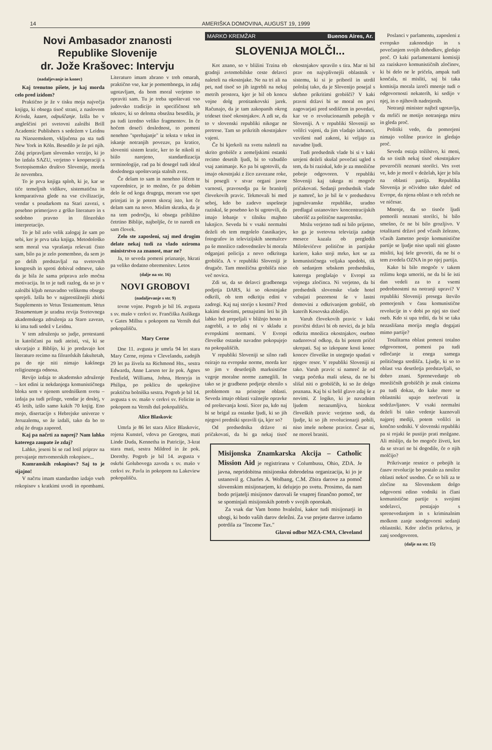14 AMERIŠKA DOMOVINA, AUGUST 19, 1999
Novi Ambasador znanosti
Republike Slovenije
dr. Jože Krašovec: Intervju
(nadaljevanje in konec)
Kaj trenutno pišete, je kaj morda celo pred izidom?
Praktično je že v tisku moja največja knjiga, ki obsega tisoč strani, z naslovom Krivda, kazen, odpuščanje. Izšla bo v angleščini pri svetovni založbi Brill Academic Publishers s sedežem v Leidnu na Nizozemskem, vključena pa sta tudi New York in Köln. Besedilo je že pri njih. Zdaj pripravljam slovensko verzijo, ki jo bo izdala SAZU, verjetno v kooperaciji s Svetopisemsko društvo Slovenije, morda že novembra.
To je prva knjiga sploh, ki je, kar se tiče temeljnih vidikov, sistematična in komparativna glede na vse civilizacije, vendar s poudarkom na Stari zavezi, s posebno primerjavo z grško literaturo in s sodobno pravno in filozofsko interpretacijo.
To je bil zelo velik zalogaj že sam po sebi, ker je prva taka knjiga. Metodološko sem moral vsa vprašanja reševati čisto sam, bilo pa je zelo pomembno, da sem jo po delih predstavljal na svetovnih kongresih in sproti dobival odmeve, tako da je bila že sama priprava zelo močna motivacija. In to je tudi razlog, da so jo v založbi kljub nenavadno velikemu obsegu sprejeli. Izšla bo v najprestižnejši zbirki Supplements to Vetus Testamentum. Vetus Testamentum je uradna revija Svetovnega akademskega združenja za Staro zavezo, ki ima tudi sedež v Leidnu.
V tem združenju so judje, protestanti in katoličani pa tudi ateisti, vsi, ki se ukvarjajo z Biblijo, ki jo predavajo kot literaturo recimo na filozofskih fakultetah, pa do nje niti nimajo kakšnega religioznega odnosa.
Revijo izdaja to akademsko združenje – kot edini iz nekdanjega komunističnega bloka sem v njenem uredniškem svetu – izdaja pa tudi priloge, vendar je doslej, v 45 letih, izšlo samo kakih 70 knjig. Eno mojo, disertacijo s Hebrejske univerze v Jeruzalemu, so že izdali, tako da bo to zdaj že druga zapored.
Kaj pa načrti za naprej? Nam lahko katerega zaupate že zdaj?
Lahko, jeseni bi se rad lotil priprav na prevajanje mrtvomorskih rokopisov...
Kumranskih rokopisov? Saj to je sijajno!
V načrtu imam standardno izdajo vseh rokopisov s kratkimi uvodi in opombami. Literaturo imam zbrano v treh omarah, praktično vse, kar je pomembnega, in zdaj ugotavljam, da bom moral verjetno to opraviti sam. Tu je treba upoštevati vso judovsko tradicijo in specifičnost teh tekstov, ki so deloma obsežna besedila, je pa tudi izredno veliko fragmentov. In če hočem doseči doslednost, to pomeni nenehno "sprehajanje" iz teksta v tekst in iskanje notranjih povezav, pa kratice, sloveniti sistem kratic, ker to še nikoli ni biilo narejeno, standardizacija terminologije, rad pa bi dosegel tudi ideal doslednega upoštevanja stalnih zvez.
Če delam to sam in nenehno iščem te vzporednice, je to možno, če pa dobim delo še od koga drugega, moram vse spet prirejati in je potem skoraj isto, kot če delam sam na novo. Mislim skratka, da je na tem področju, ki obsega približno četrtino Biblije, najboljše, če to naredi en sam človek.
Zelo ste zaposleni, saj med drugim delate nekaj tudi za vlado oziroma ministrstvo za znanost, mar ne?
Ja, to seveda pomeni priznanje, hkrati pa veliko dodatno obremenitev. Letos
(dalje na str. 16)
NOVI GROBOVI
(nadaljevanje s str. 9)
tovne vojne. Pogreb je bil 16. avgusta s sv. mašo v cerkvi sv. Frančiška Asiškega v Gates Millsu s pokopom na Vernih duš pokopališču.
Mary Cerne
Dne 11. avgusta je umrla 94 let stara Mary Cerne, rojena v Clevelandu, zadnjih 29 let pa živela na Richmond Hts., sestra Edwarda, Anne Larson ter že pok. Agnes Penfield, Williama, Johna, Henryja in Philipa, po poklicu do upokojitve praktična bolniška sestra. Pogreb je bil 14. avgusta s sv. mašo v cerkvi sv. Felicite in pokopom na Vernih duš pokopališču.
Alice Blaskovic
Umrla je 86 let stara Alice Blaskovic, rojena Kunstel, vdova po Georgeu, mati Linde Duda, Kennetha in Patricije, 3-krat stara mati, sestra Mildred in že pok. Dorothy. Pogreb je bil 14. avgusta v oskrbi Golubovega zavoda s sv. mašo v cerkvi sv. Pavla in pokopom na Lakeview pokopališču.
MARKO KREMŽAR Buenos Aires, Ar.
SLOVENIJA MOLČI...
Kot znano, so v bližini Trzina ob gradnji avtomobilske ceste delavci naleteli na okostnjake. Ne na tri ali na pet, nad tisoč so jih izgrebli na nekaj metrih prostora, kjer je bil ob koncu vojne dolg protitankovski jarek. Računajo, da je tam zakopanih okrog trideset tisoč okostnjakov. A zdi se, da to v slovenski republiki nikogar ne pretrese. Tam so prikritih okostnjakov vajeni.
Če bi kjerkoli na svetu naleteli na skrito grobišče z zemeljskimi ostanki recimo desetih ljudi, bi to vzbudilo vsaj zanimanje. Ko pa bi ugotovili, da imajo okostnjaki z žico zavezane roke, bi posegli v stvar organi javne varnosti, pravosodja pa še branitelj človekovih pravic. Tekmovali bi med seboj, kdo bo zadevo uspešneje raziskal, še posebno ko bi ugotovili, da imajo lobanje v tilniku majhno luknjico. Seveda bi v vsaki normalni deželi ob tem mrgolelo časnikarjev, fotografov in televizijskih snemalcev pa še množico radovednežev bi morala odganjati policija z novo odkritega grobišča. A v republiki Sloveniji je drugače. Tam množična grobišča niso več novica.
Zdi se, da so delavci gradbenega podjetja DARS, ki so okostnjake odkrili, ob tem odkritju edini v zadregi. Kaj naj storijo s kostmi? Pred kakimi desetimi, petnajstimi leti bi jih lahko brž prepeljali v bližnjo hosto in zagrebli, a to zdaj ni v skladu z evropskimi normami. V Evropi človeške ostanke navadno pokopujejo na pokopališčih.
V republiki Sloveniji se silno radi ozirajo na evropske norme, morda ker so jim v desetletjih marksistične vzgoje moralne norme zameglili. In tako se je gradbeno podjetje obrnilo s problemom na pristojne oblasti. Seveda imajo oblasti važnejše opravke od preštevanja kosti. Sicer pa, kdo naj bi se brigal za ostanke ljudi, ki so jih njegovi predniki spravili tja, kjer so?
Od predsednika države ni pričakovati, da bi ga nekaj tisoč okostnjakov spravilo s tira. Mar ni bil prav on najvplivnejši oblastnik v sistemu, ki si je priboril in utrdil položaj tako, da je Slovenijo posejal s skrbno prikritimi grobišči? V kaki pravni državi bi se moral on prvi zagovarjati pred sodiščem in povedati, kar ve o revolucionarnih pobojih v Sloveniji. A v republiki Sloveniji so volilci vajeni, da jim vladajo izbranci, vzvišeni nad zakoni, ki veljajo za navadne ljudi.
Tudi predsednik vlade bi si v kaki urejeni deželi skušal povečati ugled s tem, da bi raziskal, kdo je za množične poboje odgovoren. V republiki Sloveniji kaj takega ni mogoče pričakovati. Sedanji predsednik vlade je namreč, ko je bil še v predsedstvu jugoslovanske republike, uradno predlagal ustanovitev koncentracijskih taborišč za politične nasprotnike.
Možu verjetno tudi ni bilo prijetno, ko ga je svetovna televizija zadnje mesece kazala ob pregledih Miloševićeve politične in partijske kariere, kako stoji mrko, kot se za komunističnega veljaka spodobi, tik ob sedanjem srbskem predsedniku, katerega proglašajo v Evropi za vojnega zločinca. Ni verjetno, da bi predsednik slovenske vlade hotel vzbujati pozornost še v lastni domovini z odkrivanjem grobišč, ob katerih Kosovska zbledijo.
Varuh človekovih pravic v kaki pravični državi bi ob novici, da je bila odkrita množica okostnjakov, osebno nadzoroval odkop, da bi potem pričel ukrepati. Saj so izkopane kosti konec koncev človeške in utegnejo spadati v njegov resor. V republiki Sloveniji ni tako. Varuh pravic si namreč že od vsega početka maši ušesa, da ne bi slišal niti o grobiščih, ki so že dolgo poznana. Kaj bi si belil glavo zdaj še z novimi. Z logiko, ki je navadnim ljudem nerazumljiva, birokrat človeških pravic verjetno sodi, da ljudje, ki so jih revolucionarji pobili, niso imele nobene pravice. Česar ni, ne moreš braniti.
Misijonska Znamkarska Akcija – Catholic Mission Aid je registrirana v Columbusu, Ohio, ZDA. Je javna, nepridobitna misijonska dobrodelna organizacija, ki jo je ustanovil g. Charles A. Wolbang, C.M. Zbira darove za pomoč slovenskim misijonarjem, ki delujejo po svetu. Prosimo, da nam bodo prijatelji misijonov darovali še vnaprej finančno pomoč, ter se spominjali misijonskih potreb v svojih oporokah.
Za vsak dar Vam bomo hvaležni, kakor tudi misijonarji in ubogi, ki bodo vaših darov deležni. Za vse prejete darove izdamo potrdila za "Income Tax."
Glavni odbor MZA-CMA, Cleveland
Poslanci v parlamentu, zaposleni z evropsko zakonodajo in s povečanjem svojih dohodkov, gledajo proč. O kaki parlamentarni komisiji za raziskavo komunističnih zločinov, ki bi delo ne le pričela, ampak tudi končala, ni misliti, saj bi taka komisija morala izreči mnenje tudi o odgovornosti nekaterih, ki sedijo v njej, in o njihovih nadrejenih.
Notranji minister najbrž ugotavlja, da mrliči ne motijo notranjega miru in gleda proč.
Politiki vedo, da pomorjeni nimajo volilne pravice in gledajo proč.
Seveda ostaja tožilstvo, ki meni, da so tistih nekaj tisoč okostnjakov povzročili neznani storilci. Ves svet ve, kdo je moril v deželah, kjer je bila na oblasti partija. Republika Slovenija je očividno tako daleč od Evrope, da njena oblast o teh rečeh ne ve ničesar.
Mnenje, da so tisoče ljudi pomorili neznani storilci, bi bilo smešno, če ne bi bilo grozljivo. V totalitarni državi pod včasih železno, včasih žametno pestjo komunistične partije se ljudje niso upali niti glasno misliti, kaj šele govoriti, da ne bi o tem zvedela OZNA in po njej partija.
Kako bi bilo mogoče v takem režimu koga umoriti, ne da bi še isti dan vedeli za to z vsemi podrobnostmi na notranji upravi? V republiki Sloveniji presega število pomorjenih v času komunistične revolucije in v dobi po njej sto tisoč oseb. Kdo si upa trditi, da bi se taka nezaslišana morija mogla dogajati mimo partije?
Totalitarna oblast pomeni totalno odgovornost, pomeni pa tudi odločanje iz enega samega političnega središča. Ljudje, ki so to oblast vsa desetletja predstavljali, so dobro znani. Sprenevedanje ob množičnih grobiščih je znak cinizma pa tudi dokaz, do kake mere se oblastniki upajo norčevati iz sodržavljanov. V vsaki normalni deželi bi tako vedenje kaznovali najprej mediji, potem volilci in končno sodniki. V slovenski republiki pa si rojaki še pustijo prati možgane. Ali mislijo, da bo mogoče živeti, kot da se stvari ne bi dogodile, če o njih molčijo?
Prikrivanje resnice o pobojih iz časov revolucije bo postalo za nosilce oblasti nekoč usodno. Če so bili za te zločine na Slovenskem dolgo odgovorni edino vodniki in člani komunistične partije s svojimi sodelavci, postajajo s sprenevedanjem in s kriminalnim molkom zanje soodgovorni sedanji oblastniki. Kdor zločin prikriva, je zanj soodgovoren.
(dalje na str. 15)